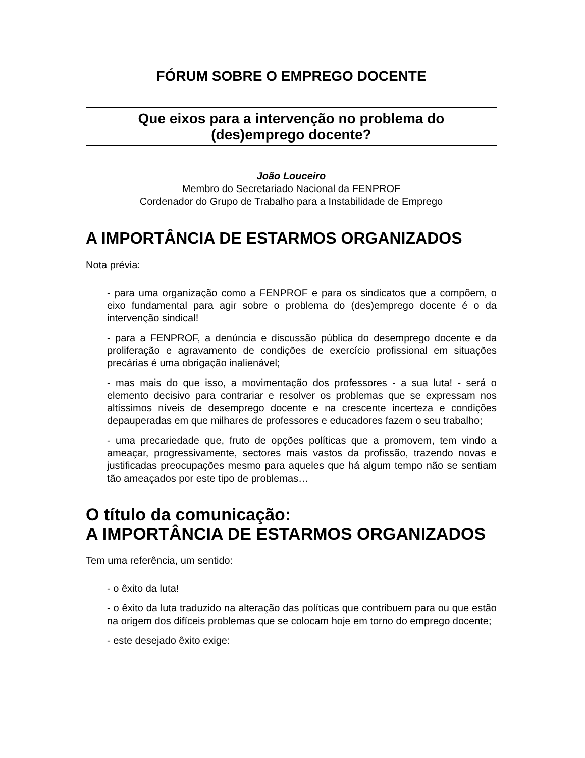FÓRUM SOBRE O EMPREGO DOCENTE
Que eixos para a intervenção no problema do
(des)emprego docente?
João Louceiro
Membro do Secretariado Nacional da FENPROF
Cordenador do Grupo de Trabalho para a Instabilidade de Emprego
A IMPORTÂNCIA DE ESTARMOS ORGANIZADOS
Nota prévia:
- para uma organização como a FENPROF e para os sindicatos que a compõem, o eixo fundamental para agir sobre o problema do (des)emprego docente é o da intervenção sindical!
- para a FENPROF, a denúncia e discussão pública do desemprego docente e da proliferação e agravamento de condições de exercício profissional em situações precárias é uma obrigação inalienável;
- mas mais do que isso, a movimentação dos professores - a sua luta! - será o elemento decisivo para contrariar e resolver os problemas que se expressam nos altíssimos níveis de desemprego docente e na crescente incerteza e condições depauperadas em que milhares de professores e educadores fazem o seu trabalho;
- uma precariedade que, fruto de opções políticas que a promovem, tem vindo a ameaçar, progressivamente, sectores mais vastos da profissão, trazendo novas e justificadas preocupações mesmo para aqueles que há algum tempo não se sentiam tão ameaçados por este tipo de problemas…
O título da comunicação:
A IMPORTÂNCIA DE ESTARMOS ORGANIZADOS
Tem uma referência, um sentido:
- o êxito da luta!
- o êxito da luta traduzido na alteração das políticas que contribuem para ou que estão na origem dos difíceis problemas que se colocam hoje em torno do emprego docente;
- este desejado êxito exige: